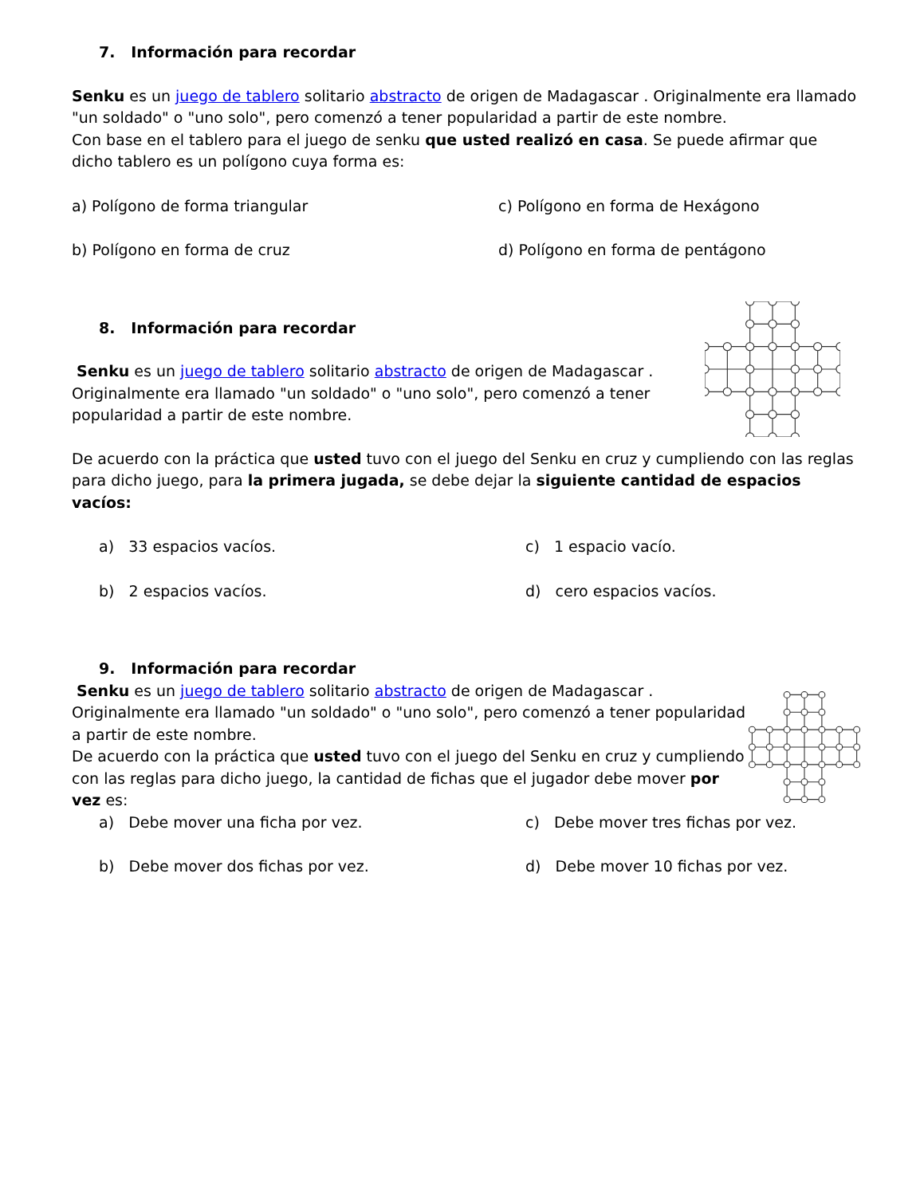7. Información para recordar
Senku es un juego de tablero solitario abstracto de origen de Madagascar . Originalmente era llamado "un soldado" o "uno solo", pero comenzó a tener popularidad a partir de este nombre.
Con base en el tablero para el juego de senku que usted realizó en casa. Se puede afirmar que dicho tablero es un polígono cuya forma es:
a) Polígono de forma triangular
c) Polígono en forma de Hexágono
b) Polígono en forma de cruz
d) Polígono en forma de pentágono
8. Información para recordar
Senku es un juego de tablero solitario abstracto de origen de Madagascar .
Originalmente era llamado "un soldado" o "uno solo", pero comenzó a tener
popularidad a partir de este nombre.
De acuerdo con la práctica que usted tuvo con el juego del Senku en cruz y cumpliendo con las reglas para dicho juego, para la primera jugada, se debe dejar la siguiente cantidad de espacios vacíos:
a) 33 espacios vacíos.
c) 1 espacio vacío.
b) 2 espacios vacíos.
d) cero espacios vacíos.
9. Información para recordar
Senku es un juego de tablero solitario abstracto de origen de Madagascar . Originalmente era llamado "un soldado" o "uno solo", pero comenzó a tener popularidad a partir de este nombre.
De acuerdo con la práctica que usted tuvo con el juego del Senku en cruz y cumpliendo con las reglas para dicho juego, la cantidad de fichas que el jugador debe mover por
vez es:
a) Debe mover una ficha por vez.
c) Debe mover tres fichas por vez.
b) Debe mover dos fichas por vez.
d) Debe mover 10 fichas por vez.